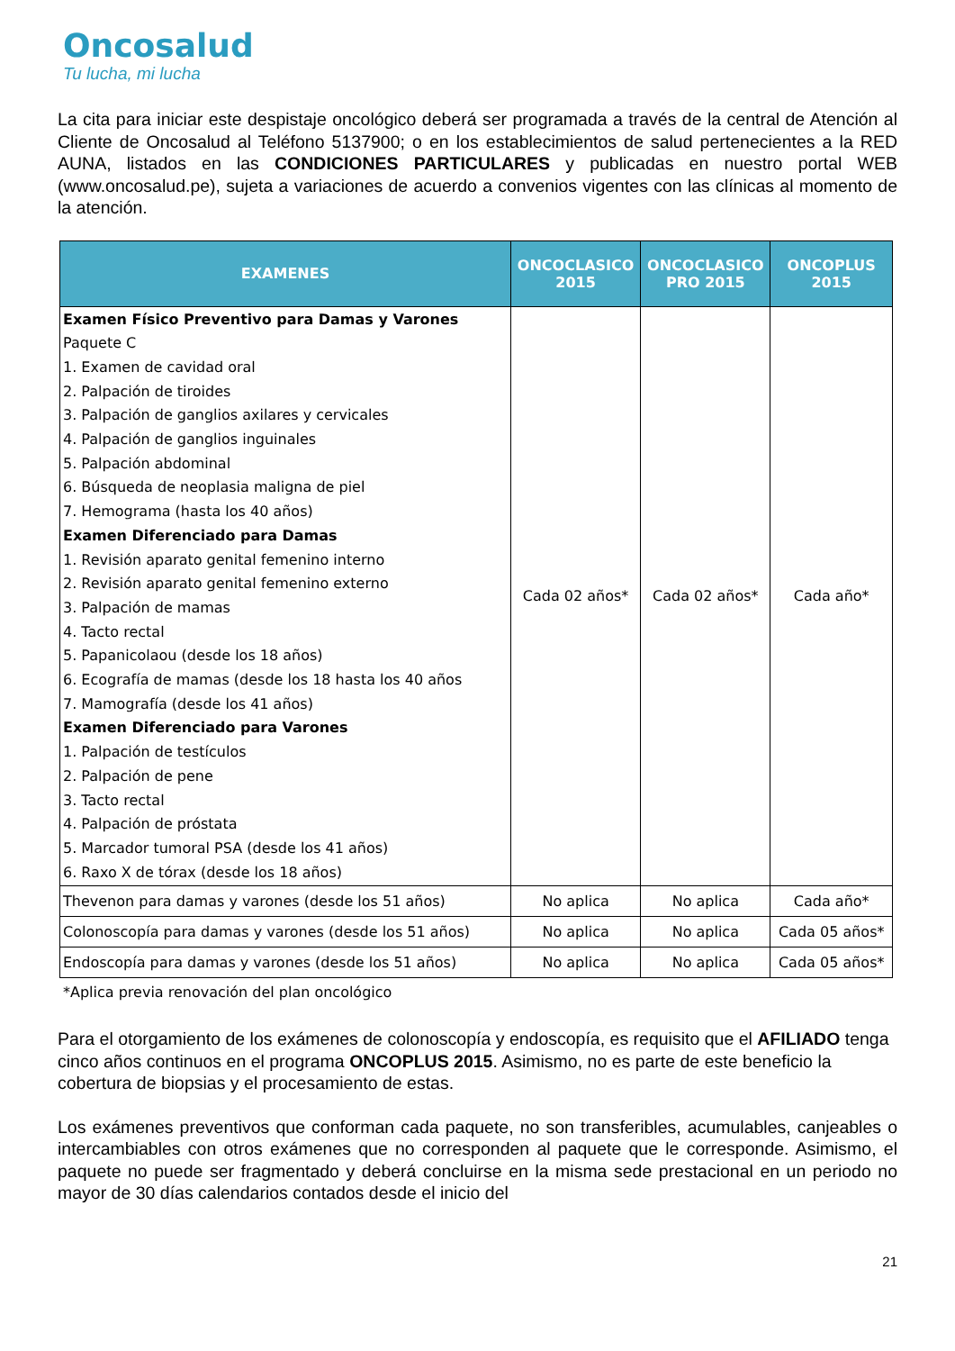Oncosalud
Tu lucha, mi lucha
La cita para iniciar este despistaje oncológico deberá ser programada a través de la central de Atención al Cliente de Oncosalud al Teléfono 5137900; o en los establecimientos de salud pertenecientes a la RED AUNA, listados en las CONDICIONES PARTICULARES y publicadas en nuestro portal WEB (www.oncosalud.pe), sujeta a variaciones de acuerdo a convenios vigentes con las clínicas al momento de la atención.
| EXAMENES | ONCOCLASICO 2015 | ONCOCLASICO PRO 2015 | ONCOPLUS 2015 |
| --- | --- | --- | --- |
| Examen Físico Preventivo para Damas y Varones Paquete C 1. Examen de cavidad oral 2. Palpación de tiroides 3. Palpación de ganglios axilares y cervicales 4. Palpación de ganglios inguinales 5. Palpación abdominal 6. Búsqueda de neoplasia maligna de piel 7. Hemograma (hasta los 40 años) Examen Diferenciado para Damas 1. Revisión aparato genital femenino interno 2. Revisión aparato genital femenino externo 3. Palpación de mamas 4. Tacto rectal 5. Papanicolaou (desde los 18 años) 6. Ecografía de mamas (desde los 18 hasta los 40 años 7. Mamografía (desde los 41 años) Examen Diferenciado para Varones 1. Palpación de testículos 2. Palpación de pene 3. Tacto rectal 4. Palpación de próstata 5. Marcador tumoral PSA (desde los 41 años) 6. Raxo X de tórax (desde los 18 años) | Cada 02 años* | Cada 02 años* | Cada año* |
| Thevenon para damas y varones (desde los 51 años) | No aplica | No aplica | Cada año* |
| Colonoscopía para damas y varones (desde los 51 años) | No aplica | No aplica | Cada 05 años* |
| Endoscopía para damas y varones (desde los 51 años) | No aplica | No aplica | Cada 05 años* |
*Aplica previa renovación del plan oncológico
Para el otorgamiento de los exámenes de colonoscopía y endoscopía, es requisito que el AFILIADO tenga cinco años continuos en el programa ONCOPLUS 2015. Asimismo, no es parte de este beneficio la cobertura de biopsias y el procesamiento de estas.
Los exámenes preventivos que conforman cada paquete, no son transferibles, acumulables, canjeables o intercambiables con otros exámenes que no corresponden al paquete que le corresponde. Asimismo, el paquete no puede ser fragmentado y deberá concluirse en la misma sede prestacional en un periodo no mayor de 30 días calendarios contados desde el inicio del
21